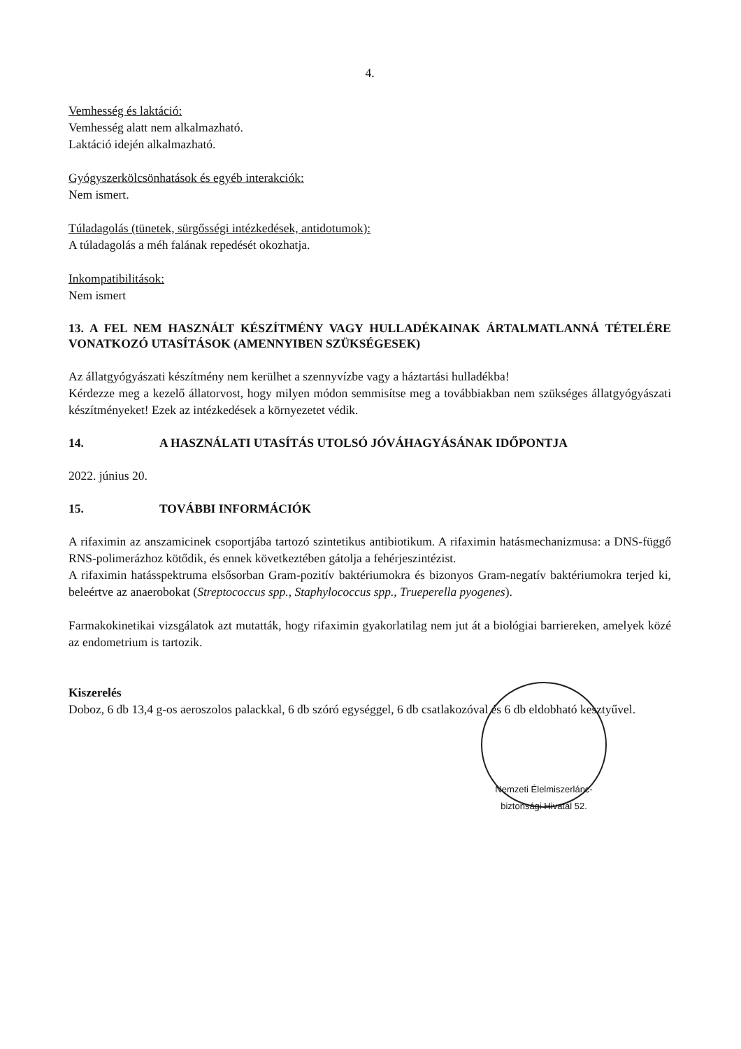4.
Vemhesség és laktáció:
Vemhesség alatt nem alkalmazható.
Laktáció idején alkalmazható.
Gyógyszerkölcsönhatások és egyéb interakciók:
Nem ismert.
Túladagolás (tünetek, sürgősségi intézkedések, antidotumok):
A túladagolás a méh falának repedését okozhatja.
Inkompatibilitások:
Nem ismert
13. A FEL NEM HASZNÁLT KÉSZÍTMÉNY VAGY HULLADÉKAINAK ÁRTALMATLANNÁ TÉTELÉRE VONATKOZÓ UTASÍTÁSOK (AMENNYIBEN SZÜKSÉGESEK)
Az állatgyógyászati készítmény nem kerülhet a szennyvízbe vagy a háztartási hulladékba!
Kérdezze meg a kezelő állatorvost, hogy milyen módon semmisítse meg a továbbiakban nem szükséges állatgyógyászati készítményeket! Ezek az intézkedések a környezetet védik.
14. A HASZNÁLATI UTASÍTÁS UTOLSÓ JÓVÁHAGYÁSÁNAK IDŐPONTJA
2022. június 20.
15. TOVÁBBI INFORMÁCIÓK
A rifaximin az anszamicinek csoportjába tartozó szintetikus antibiotikum. A rifaximin hatásmechanizmusa: a DNS-függő RNS-polimerázhoz kötődik, és ennek következtében gátolja a fehérjeszintézist.
A rifaximin hatásspektruma elsősorban Gram-pozitív baktériumokra és bizonyos Gram-negatív baktériumokra terjed ki, beleértve az anaerobokat (Streptococcus spp., Staphylococcus spp., Trueperella pyogenes).
Farmakokinetikai vizsgálatok azt mutatták, hogy rifaximin gyakorlatilag nem jut át a biológiai barriereken, amelyek közé az endometrium is tartozik.
Kiszerelés
Doboz, 6 db 13,4 g-os aeroszolos palackkal, 6 db szóró egységgel, 6 db csatlakozóval és 6 db eldobható kesztyűvel.
Nemzeti Élelmiszerlánc-biztonsági Hivatal 52.